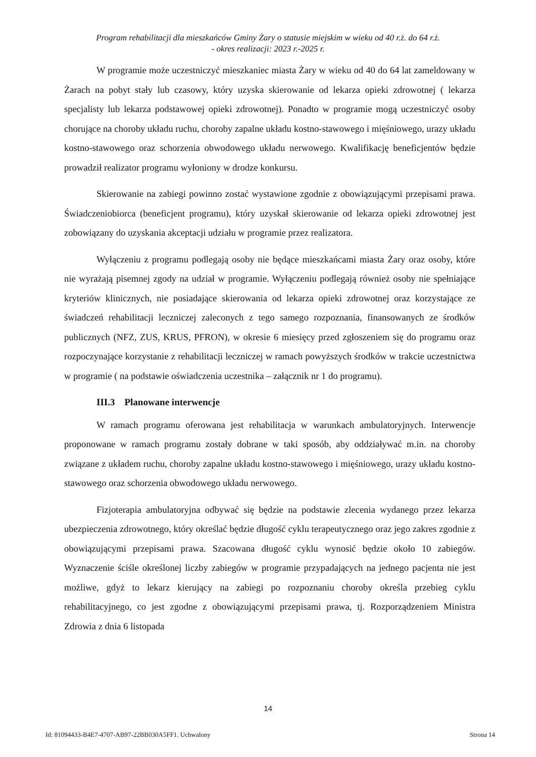Program rehabilitacji dla mieszkańców Gminy Żary o statusie miejskim w wieku od 40 r.ż. do 64 r.ż.
- okres realizacji: 2023 r.-2025 r.
W programie może uczestniczyć mieszkaniec miasta Żary w wieku od 40 do 64 lat zameldowany w Żarach na pobyt stały lub czasowy, który uzyska skierowanie od lekarza opieki zdrowotnej ( lekarza specjalisty lub lekarza podstawowej opieki zdrowotnej). Ponadto w programie mogą uczestniczyć osoby chorujące na choroby układu ruchu, choroby zapalne układu kostno-stawowego i mięśniowego, urazy układu kostno-stawowego oraz schorzenia obwodowego układu nerwowego. Kwalifikację beneficjentów będzie prowadził realizator programu wyłoniony w drodze konkursu.
Skierowanie na zabiegi powinno zostać wystawione zgodnie z obowiązującymi przepisami prawa. Świadczeniobiorca (beneficjent programu), który uzyskał skierowanie od lekarza opieki zdrowotnej jest zobowiązany do uzyskania akceptacji udziału w programie przez realizatora.
Wyłączeniu z programu podlegają osoby nie będące mieszkańcami miasta Żary oraz osoby, które nie wyrażają pisemnej zgody na udział w programie. Wyłączeniu podlegają również osoby nie spełniające kryteriów klinicznych, nie posiadające skierowania od lekarza opieki zdrowotnej oraz korzystające ze świadczeń rehabilitacji leczniczej zaleconych z tego samego rozpoznania, finansowanych ze środków publicznych (NFZ, ZUS, KRUS, PFRON), w okresie 6 miesięcy przed zgłoszeniem się do programu oraz rozpoczynające korzystanie z rehabilitacji leczniczej w ramach powyższych środków w trakcie uczestnictwa w programie ( na podstawie oświadczenia uczestnika – załącznik nr 1 do programu).
III.3 Planowane interwencje
W ramach programu oferowana jest rehabilitacja w warunkach ambulatoryjnych. Interwencje proponowane w ramach programu zostały dobrane w taki sposób, aby oddziaływać m.in. na choroby związane z układem ruchu, choroby zapalne układu kostno-stawowego i mięśniowego, urazy układu kostno-stawowego oraz schorzenia obwodowego układu nerwowego.
Fizjoterapia ambulatoryjna odbywać się będzie na podstawie zlecenia wydanego przez lekarza ubezpieczenia zdrowotnego, który określać będzie długość cyklu terapeutycznego oraz jego zakres zgodnie z obowiązującymi przepisami prawa. Szacowana długość cyklu wynosić będzie około 10 zabiegów. Wyznaczenie ściśle określonej liczby zabiegów w programie przypadających na jednego pacjenta nie jest możliwe, gdyż to lekarz kierujący na zabiegi po rozpoznaniu choroby określa przebieg cyklu rehabilitacyjnego, co jest zgodne z obowiązującymi przepisami prawa, tj. Rozporządzeniem Ministra Zdrowia z dnia 6 listopada
14
Id: 81094433-B4E7-4707-AB97-22BB030A5FF1. Uchwalony Strona 14